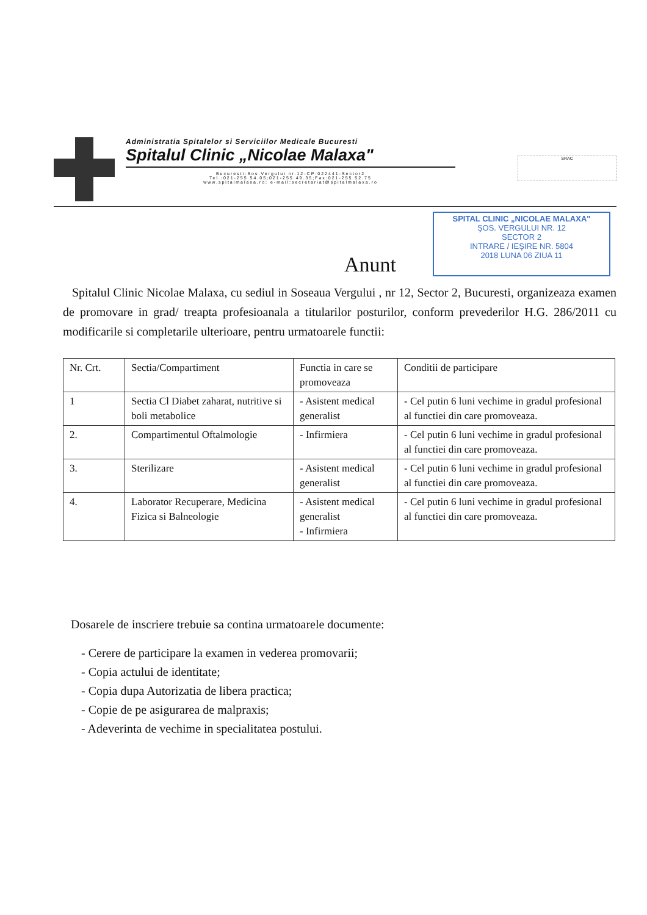Administratia Spitalelor si Serviciilor Medicale Bucuresti
Spitalul Clinic „Nicolae Malaxa"
Bucuresti-Sos.Vergului nr.12-CP:022441-Sector2
Tel.:021-255.54.05;021-255.49.35;Fax:021-255.52.75
www.spitalmalaxa.ro; e-mail:secretariat@spitalmalaxa.ro
SRAC
Anunt
SPITAL CLINIC „NICOLAE MALAXA"
ŞOS. VERGULUI NR. 12
SECTOR 2
INTRARE / IEŞIRE NR. 5804
2018 LUNA 06 ZIUA 11
Spitalul Clinic Nicolae Malaxa, cu sediul in Soseaua Vergului , nr 12, Sector 2, Bucuresti, organizeaza examen de promovare in grad/ treapta profesioanala a titularilor posturilor, conform prevederilor H.G. 286/2011 cu modificarile si completarile ulterioare, pentru urmatoarele functii:
| Nr. Crt. | Sectia/Compartiment | Functia in care se promoveaza | Conditii de participare |
| 1 | Sectia Cl Diabet zaharat, nutritive si boli metabolice | - Asistent medical generalist | - Cel putin 6 luni vechime in gradul profesional al functiei din care promoveaza. |
| 2. | Compartimentul Oftalmologie | - Infirmiera | - Cel putin 6 luni vechime in gradul profesional al functiei din care promoveaza. |
| 3. | Sterilizare | - Asistent medical generalist | - Cel putin 6 luni vechime in gradul profesional al functiei din care promoveaza. |
| 4. | Laborator Recuperare, Medicina Fizica si Balneologie | - Asistent medical generalist - Infirmiera | - Cel putin 6 luni vechime in gradul profesional al functiei din care promoveaza. |
Dosarele de inscriere trebuie sa contina urmatoarele documente:
- Cerere de participare la examen in vederea promovarii;
- Copia actului de identitate;
- Copia dupa Autorizatia de libera practica;
- Copie de pe asigurarea de malpraxis;
- Adeverinta de vechime in specialitatea postului.